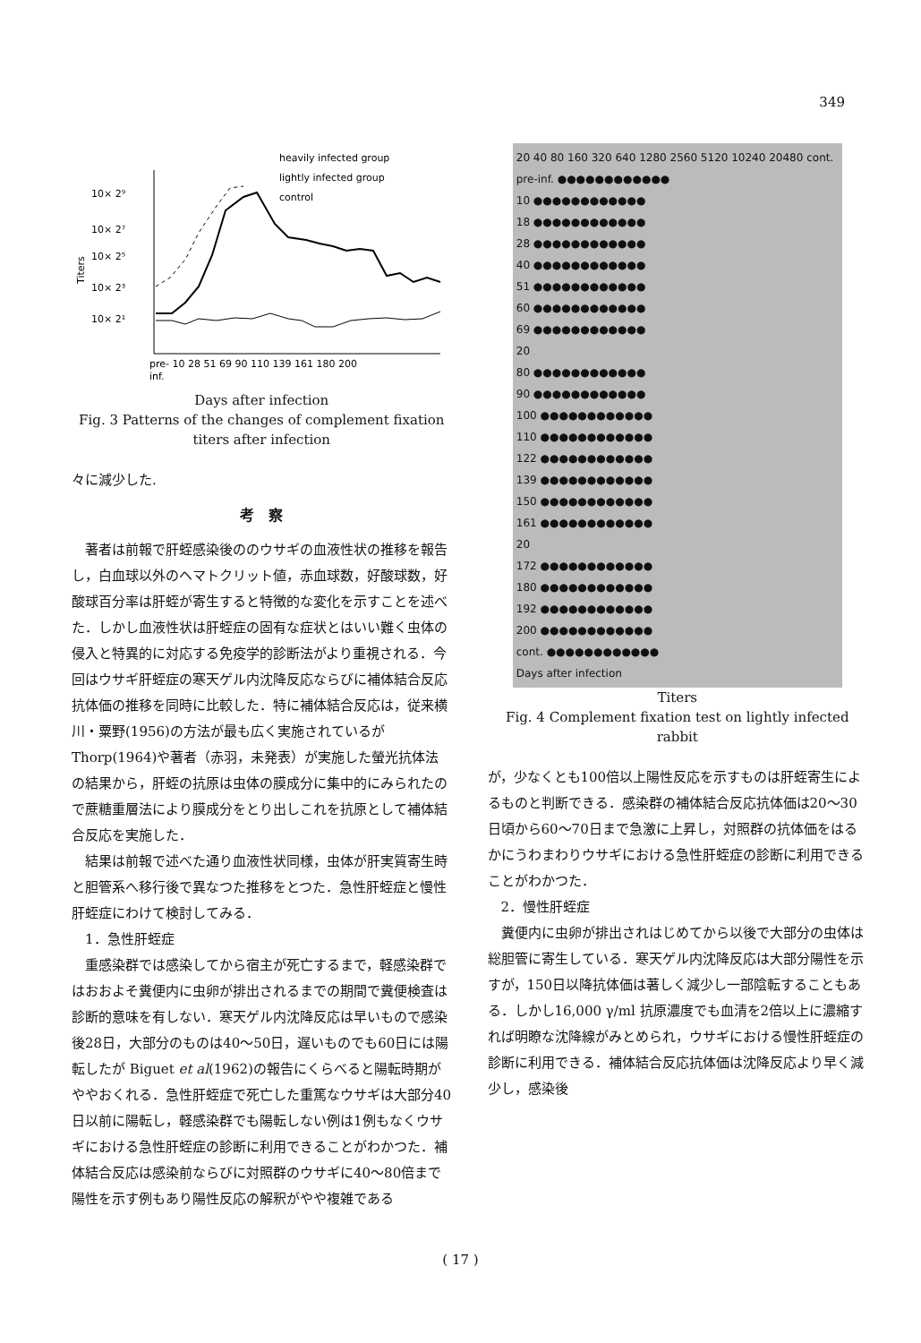349
heavily infected group
lightly infected group
control
10× 2⁹
10× 2⁷
10× 2⁵
10× 2³
10× 2¹
Titers
pre- 10 28 51 69 90 110 139 161 180 200
inf.
Days after infection
Fig. 3 Patterns of the changes of complement fixation titers after infection
々に減少した.
考　察
著者は前報で肝蛭感染後ののウサギの血液性状の推移を報告し，白血球以外のヘマトクリット値，赤血球数，好酸球数，好酸球百分率は肝蛭が寄生すると特徴的な変化を示すことを述べた．しかし血液性状は肝蛭症の固有な症状とはいい難く虫体の侵入と特異的に対応する免疫学的診断法がより重視される．今回はウサギ肝蛭症の寒天ゲル内沈降反応ならびに補体結合反応抗体価の推移を同時に比較した．特に補体結合反応は，従来横川・粟野(1956)の方法が最も広く実施されているが Thorp(1964)や著者（赤羽，未発表）が実施した螢光抗体法の結果から，肝蛭の抗原は虫体の膜成分に集中的にみられたので蔗糖重層法により膜成分をとり出しこれを抗原として補体結合反応を実施した．
結果は前報で述べた通り血液性状同様，虫体が肝実質寄生時と胆管系へ移行後で異なつた推移をとつた．急性肝蛭症と慢性肝蛭症にわけて検討してみる．
1．急性肝蛭症
重感染群では感染してから宿主が死亡するまで，軽感染群ではおおよそ糞便内に虫卵が排出されるまでの期間で糞便検査は診断的意味を有しない．寒天ゲル内沈降反応は早いもので感染後28日，大部分のものは40～50日，遅いものでも60日には陽転したが Biguet et al(1962)の報告にくらべると陽転時期がややおくれる．急性肝蛭症で死亡した重篤なウサギは大部分40日以前に陽転し，軽感染群でも陽転しない例は1例もなくウサギにおける急性肝蛭症の診断に利用できることがわかつた．補体結合反応は感染前ならびに対照群のウサギに40～80倍まで陽性を示す例もあり陽性反応の解釈がやや複雑である
20 40 80 160 320 640 1280 2560 5120 10240 20480 cont.
pre-inf. ●●●●●●●●●●●●
10 ●●●●●●●●●●●●
18 ●●●●●●●●●●●●
28 ●●●●●●●●●●●●
40 ●●●●●●●●●●●●
51 ●●●●●●●●●●●●
60 ●●●●●●●●●●●●
69 ●●●●●●●●●●●●
20
80 ●●●●●●●●●●●●
90 ●●●●●●●●●●●●
100 ●●●●●●●●●●●●
110 ●●●●●●●●●●●●
122 ●●●●●●●●●●●●
139 ●●●●●●●●●●●●
150 ●●●●●●●●●●●●
161 ●●●●●●●●●●●●
20
172 ●●●●●●●●●●●●
180 ●●●●●●●●●●●●
192 ●●●●●●●●●●●●
200 ●●●●●●●●●●●●
cont. ●●●●●●●●●●●●
Days after infection
Titers
Fig. 4 Complement fixation test on lightly infected rabbit
が，少なくとも100倍以上陽性反応を示すものは肝蛭寄生によるものと判断できる．感染群の補体結合反応抗体価は20～30日頃から60～70日まで急激に上昇し，対照群の抗体価をはるかにうわまわりウサギにおける急性肝蛭症の診断に利用できることがわかつた．
2．慢性肝蛭症
糞便内に虫卵が排出されはじめてから以後で大部分の虫体は総胆管に寄生している．寒天ゲル内沈降反応は大部分陽性を示すが，150日以降抗体価は著しく減少し一部陰転することもある．しかし16,000 γ/ml 抗原濃度でも血清を2倍以上に濃縮すれば明瞭な沈降線がみとめられ，ウサギにおける慢性肝蛭症の診断に利用できる．補体結合反応抗体価は沈降反応より早く減少し，感染後
( 17 )